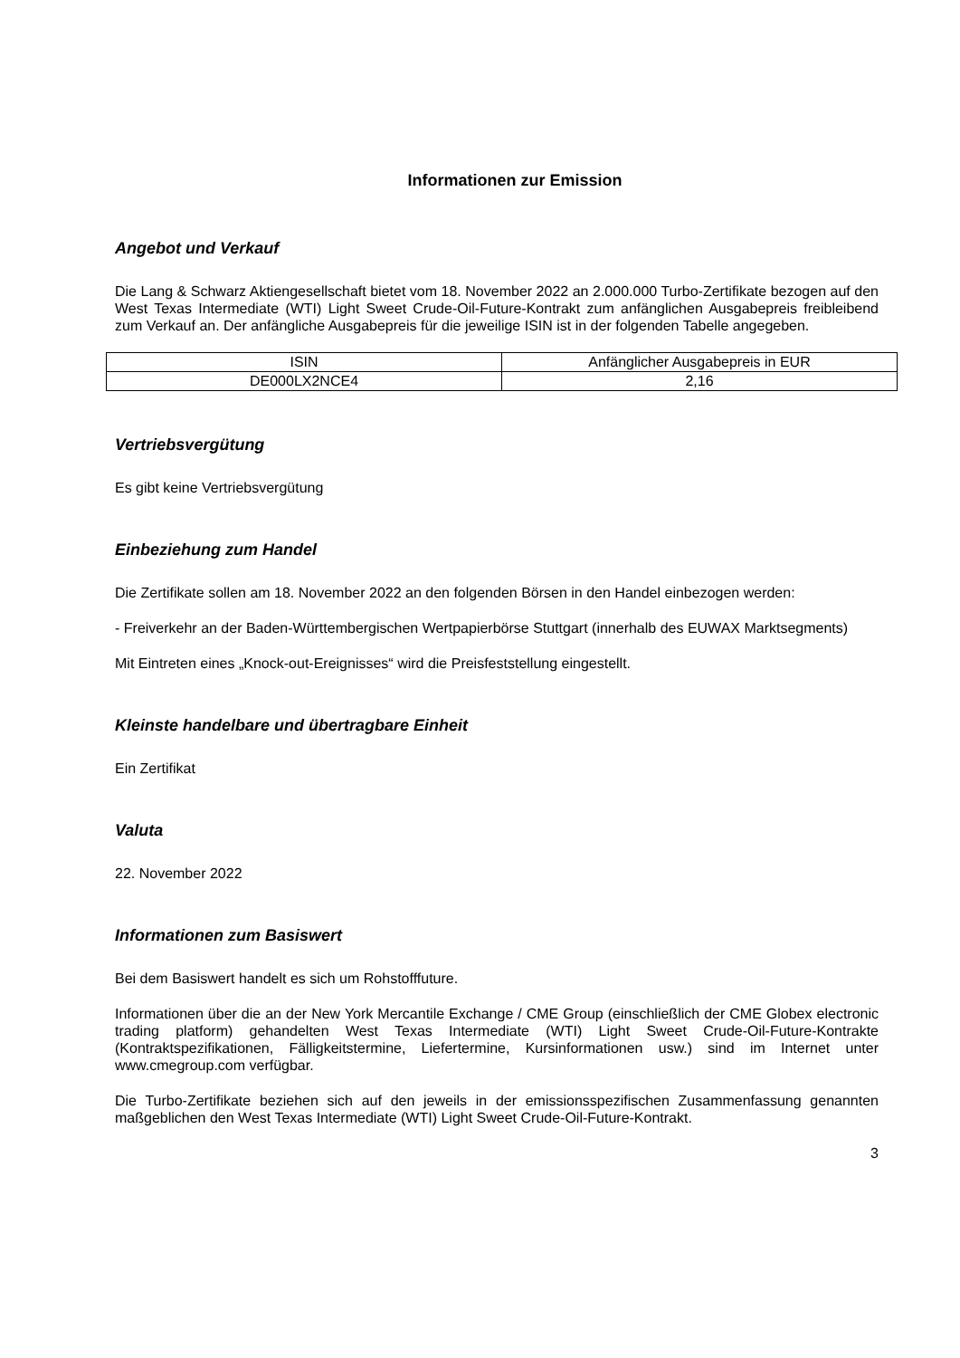Informationen zur Emission
Angebot und Verkauf
Die Lang & Schwarz Aktiengesellschaft bietet vom 18. November 2022 an 2.000.000 Turbo-Zertifikate bezogen auf den West Texas Intermediate (WTI) Light Sweet Crude-Oil-Future-Kontrakt zum anfänglichen Ausgabepreis freibleibend zum Verkauf an. Der anfängliche Ausgabepreis für die jeweilige ISIN ist in der folgenden Tabelle angegeben.
| ISIN | Anfänglicher Ausgabepreis in EUR |
| DE000LX2NCE4 | 2,16 |
Vertriebsvergütung
Es gibt keine Vertriebsvergütung
Einbeziehung zum Handel
Die Zertifikate sollen am 18. November 2022 an den folgenden Börsen in den Handel einbezogen werden:
- Freiverkehr an der Baden-Württembergischen Wertpapierbörse Stuttgart (innerhalb des EUWAX Marktsegments)
Mit Eintreten eines „Knock-out-Ereignisses“ wird die Preisfeststellung eingestellt.
Kleinste handelbare und übertragbare Einheit
Ein Zertifikat
Valuta
22. November 2022
Informationen zum Basiswert
Bei dem Basiswert handelt es sich um Rohstofffuture.
Informationen über die an der New York Mercantile Exchange / CME Group (einschließlich der CME Globex electronic trading platform) gehandelten West Texas Intermediate (WTI) Light Sweet Crude-Oil-Future-Kontrakte (Kontraktspezifikationen, Fälligkeitstermine, Liefertermine, Kursinformationen usw.) sind im Internet unter www.cmegroup.com verfügbar.
Die Turbo-Zertifikate beziehen sich auf den jeweils in der emissionsspezifischen Zusammenfassung genannten maßgeblichen den West Texas Intermediate (WTI) Light Sweet Crude-Oil-Future-Kontrakt.
3